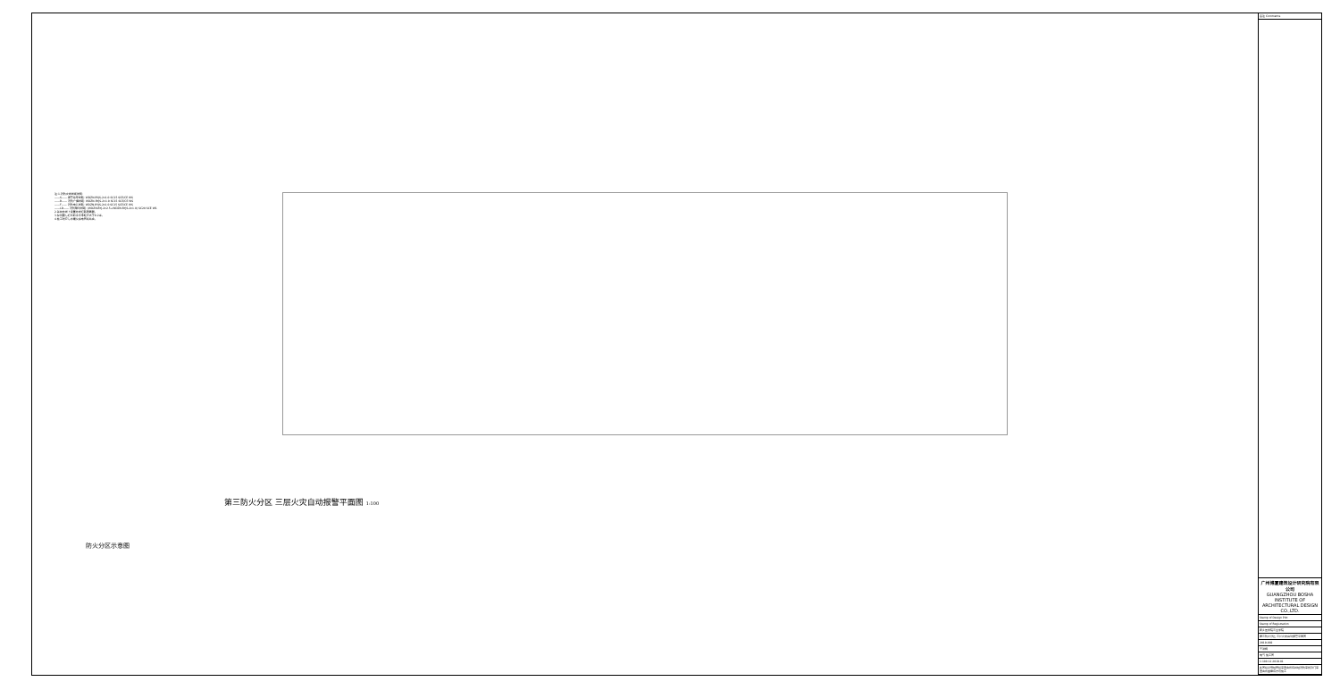注:1.消防支线线缆说明:
——S—— 报警信号线路: WDZN-RYJS-2x1.0 SC15 SCE/CE WS
——B—— 消防广播线路: WDZN-RYJS-2x1.0 SC15 SCE/CE WS
——F—— 消防电话线路: WDZN-RYJS-2x1.0 SC15 SCE/CE WS
——LD—— 消防联动线路: (WDZN-BYJ-2x2.5+WDZN-RYJS-2x1.0) SC20 SCE WS
2.系统总线上设置总线短路隔离器。
3.探测器与灯具的水平净距应大于0.2米。
4.施工时应与水暖及強电图纸结合。
第三防火分区 三层火灾自动报警平面图 1:100
防火分区示意图
备注 Comments
广州博厦建筑设计研究院有限公司
GUANGZHOU BOSHA INSTITUTE OF ARCHITECTURAL DESIGN CO.,LTD.
Stamp of Design Plot
Stamp of Registration
新乡医学院三全学院
第三防火分区 三层火灾自动报警平面图
2019-002
王洪梅
电气 施工图
1:100 12 2019.01
此图纸必须经图纸审查合格后并经消防审批部门审查合格盖章后方可施工